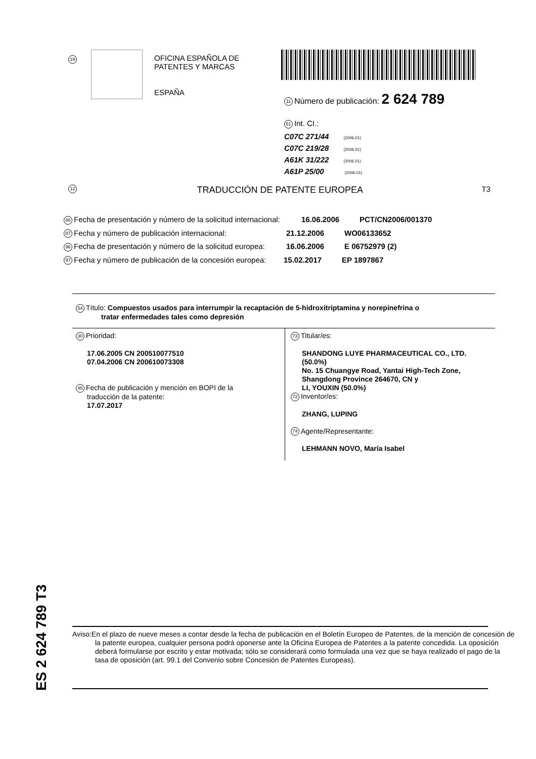19
OFICINA ESPAÑOLA DE
PATENTES Y MARCAS
ESPAÑA
11 Número de publicación: 2 624 789
51 Int. CI.:
C07C 271/44 (2006.01)
C07C 219/28 (2006.01)
A61K 31/222 (2006.01)
A61P 25/00 (2006.01)
12 TRADUCCIÓN DE PATENTE EUROPEA T3
86 Fecha de presentación y número de la solicitud internacional: 16.06.2006 PCT/CN2006/001370
87 Fecha y número de publicación internacional: 21.12.2006 WO06133652
96 Fecha de presentación y número de la solicitud europea: 16.06.2006 E 06752979 (2)
97 Fecha y número de publicación de la concesión europea: 15.02.2017 EP 1897867
54 Título: Compuestos usados para interrumpir la recaptación de 5-hidroxitriptamina y norepinefrina o
tratar enfermedades tales como depresión
30 Prioridad:
17.06.2005 CN 200510077510
07.04.2006 CN 200610073308
45 Fecha de publicación y mención en BOPI de la
traducción de la patente:
17.07.2017
73 Titular/es:
SHANDONG LUYE PHARMACEUTICAL CO., LTD. (50.0%)
No. 15 Chuangye Road, Yantai High-Tech Zone, Shangdong Province 264670, CN y
LI, YOUXIN (50.0%)
72 Inventor/es:
ZHANG, LUPING
74 Agente/Representante:
LEHMANN NOVO, María Isabel
ES 2 624 789 T3
Aviso:En el plazo de nueve meses a contar desde la fecha de publicación en el Boletín Europeo de Patentes, de la mención de concesión de la patente europea, cualquier persona podrá oponerse ante la Oficina Europea de Patentes a la patente concedida. La oposición deberá formularse por escrito y estar motivada; sólo se considerará como formulada una vez que se haya realizado el pago de la tasa de oposición (art. 99.1 del Convenio sobre Concesión de Patentes Europeas).